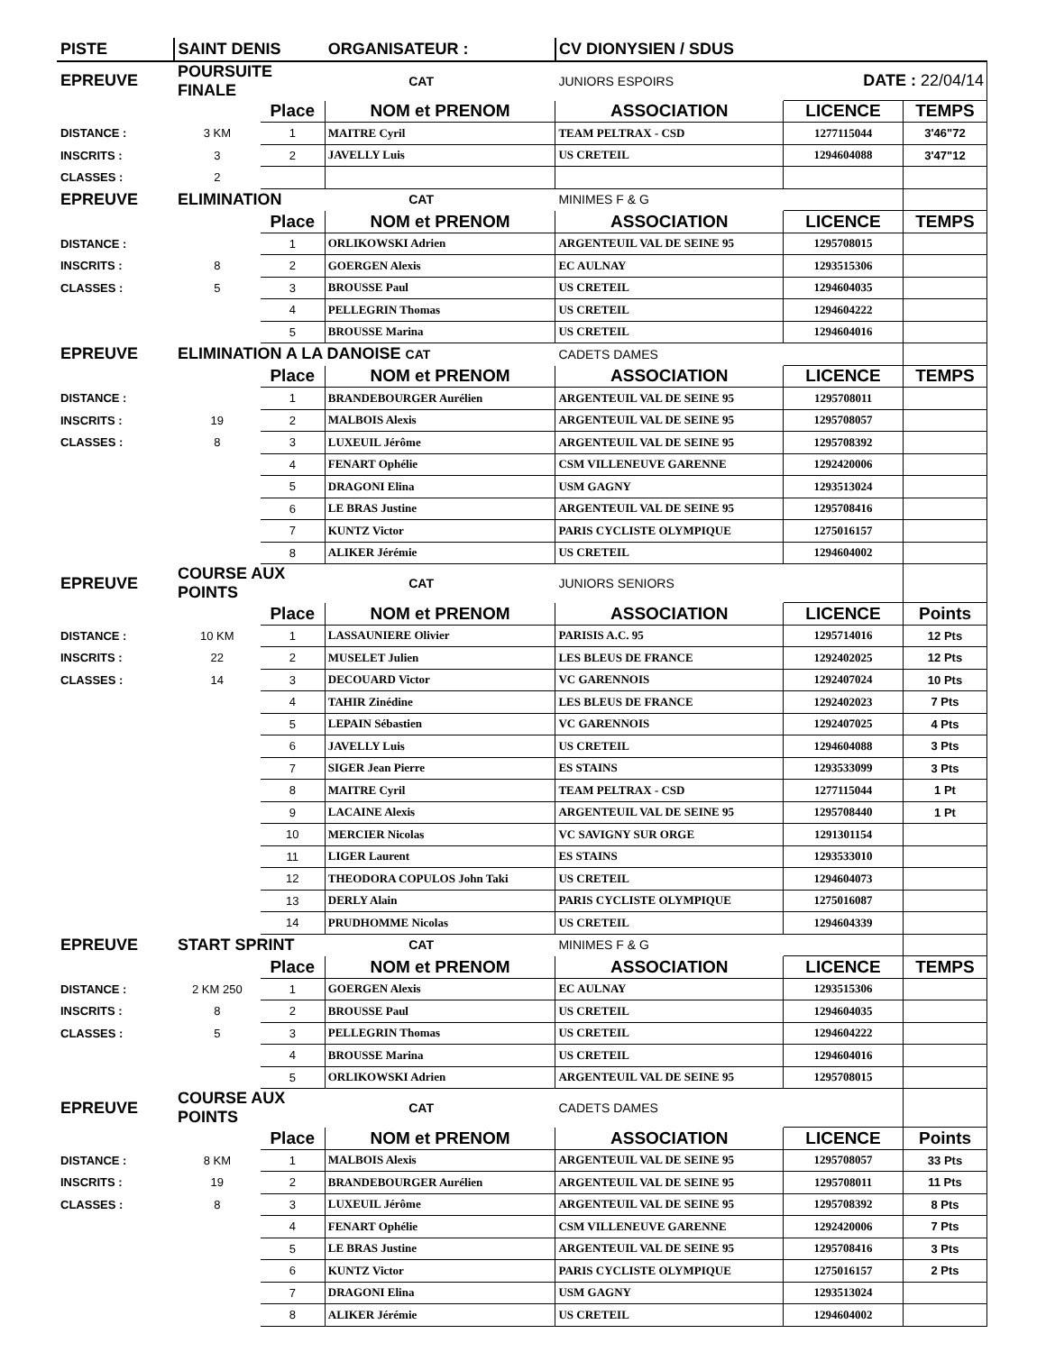| PISTE | SAINT DENIS | | ORGANISATEUR : | CV DIONYSIEN / SDUS | | |
| EPREUVE | POURSUITE FINALE | | CAT | JUNIORS ESPOIRS | DATE : 22/04/14 | |
| | | Place | NOM et PRENOM | ASSOCIATION | LICENCE | TEMPS |
| DISTANCE : | 3 KM | 1 | MAITRE Cyril | TEAM PELTRAX - CSD | 1277115044 | 3'46"72 |
| INSCRITS : | 3 | 2 | JAVELLY Luis | US CRETEIL | 1294604088 | 3'47"12 |
| CLASSES : | 2 | | | | | |
| EPREUVE | ELIMINATION | | CAT | MINIMES F & G | | |
| | | Place | NOM et PRENOM | ASSOCIATION | LICENCE | TEMPS |
| DISTANCE : | | 1 | ORLIKOWSKI Adrien | ARGENTEUIL VAL DE SEINE 95 | 1295708015 | |
| INSCRITS : | 8 | 2 | GOERGEN Alexis | EC AULNAY | 1293515306 | |
| CLASSES : | 5 | 3 | BROUSSE Paul | US CRETEIL | 1294604035 | |
| | | 4 | PELLEGRIN Thomas | US CRETEIL | 1294604222 | |
| | | 5 | BROUSSE Marina | US CRETEIL | 1294604016 | |
| EPREUVE | ELIMINATION A LA DANOISE CAT | | | CADETS DAMES | | |
| | | Place | NOM et PRENOM | ASSOCIATION | LICENCE | TEMPS |
| DISTANCE : | | 1 | BRANDEBOURGER Aurélien | ARGENTEUIL VAL DE SEINE 95 | 1295708011 | |
| INSCRITS : | 19 | 2 | MALBOIS Alexis | ARGENTEUIL VAL DE SEINE 95 | 1295708057 | |
| CLASSES : | 8 | 3 | LUXEUIL Jérôme | ARGENTEUIL VAL DE SEINE 95 | 1295708392 | |
| | | 4 | FENART Ophélie | CSM VILLENEUVE GARENNE | 1292420006 | |
| | | 5 | DRAGONI Elina | USM GAGNY | 1293513024 | |
| | | 6 | LE BRAS Justine | ARGENTEUIL VAL DE SEINE 95 | 1295708416 | |
| | | 7 | KUNTZ Victor | PARIS CYCLISTE OLYMPIQUE | 1275016157 | |
| | | 8 | ALIKER Jérémie | US CRETEIL | 1294604002 | |
| EPREUVE | COURSE AUX POINTS | | CAT | JUNIORS SENIORS | | |
| | | Place | NOM et PRENOM | ASSOCIATION | LICENCE | Points |
| DISTANCE : | 10 KM | 1 | LASSAUNIERE Olivier | PARISIS A.C. 95 | 1295714016 | 12 Pts |
| INSCRITS : | 22 | 2 | MUSELET Julien | LES BLEUS DE FRANCE | 1292402025 | 12 Pts |
| CLASSES : | 14 | 3 | DECOUARD Victor | VC GARENNOIS | 1292407024 | 10 Pts |
| | | 4 | TAHIR Zinédine | LES BLEUS DE FRANCE | 1292402023 | 7 Pts |
| | | 5 | LEPAIN Sébastien | VC GARENNOIS | 1292407025 | 4 Pts |
| | | 6 | JAVELLY Luis | US CRETEIL | 1294604088 | 3 Pts |
| | | 7 | SIGER Jean Pierre | ES STAINS | 1293533099 | 3 Pts |
| | | 8 | MAITRE Cyril | TEAM PELTRAX - CSD | 1277115044 | 1 Pt |
| | | 9 | LACAINE Alexis | ARGENTEUIL VAL DE SEINE 95 | 1295708440 | 1 Pt |
| | | 10 | MERCIER Nicolas | VC SAVIGNY SUR ORGE | 1291301154 | |
| | | 11 | LIGER Laurent | ES STAINS | 1293533010 | |
| | | 12 | THEODORA COPULOS John Taki | US CRETEIL | 1294604073 | |
| | | 13 | DERLY Alain | PARIS CYCLISTE OLYMPIQUE | 1275016087 | |
| | | 14 | PRUDHOMME Nicolas | US CRETEIL | 1294604339 | |
| EPREUVE | START SPRINT | | CAT | MINIMES F & G | | |
| | | Place | NOM et PRENOM | ASSOCIATION | LICENCE | TEMPS |
| DISTANCE : | 2 KM 250 | 1 | GOERGEN Alexis | EC AULNAY | 1293515306 | |
| INSCRITS : | 8 | 2 | BROUSSE Paul | US CRETEIL | 1294604035 | |
| CLASSES : | 5 | 3 | PELLEGRIN Thomas | US CRETEIL | 1294604222 | |
| | | 4 | BROUSSE Marina | US CRETEIL | 1294604016 | |
| | | 5 | ORLIKOWSKI Adrien | ARGENTEUIL VAL DE SEINE 95 | 1295708015 | |
| EPREUVE | COURSE AUX POINTS | | CAT | CADETS DAMES | | |
| | | Place | NOM et PRENOM | ASSOCIATION | LICENCE | Points |
| DISTANCE : | 8 KM | 1 | MALBOIS Alexis | ARGENTEUIL VAL DE SEINE 95 | 1295708057 | 33 Pts |
| INSCRITS : | 19 | 2 | BRANDEBOURGER Aurélien | ARGENTEUIL VAL DE SEINE 95 | 1295708011 | 11 Pts |
| CLASSES : | 8 | 3 | LUXEUIL Jérôme | ARGENTEUIL VAL DE SEINE 95 | 1295708392 | 8 Pts |
| | | 4 | FENART Ophélie | CSM VILLENEUVE GARENNE | 1292420006 | 7 Pts |
| | | 5 | LE BRAS Justine | ARGENTEUIL VAL DE SEINE 95 | 1295708416 | 3 Pts |
| | | 6 | KUNTZ Victor | PARIS CYCLISTE OLYMPIQUE | 1275016157 | 2 Pts |
| | | 7 | DRAGONI Elina | USM GAGNY | 1293513024 | |
| | | 8 | ALIKER Jérémie | US CRETEIL | 1294604002 | |